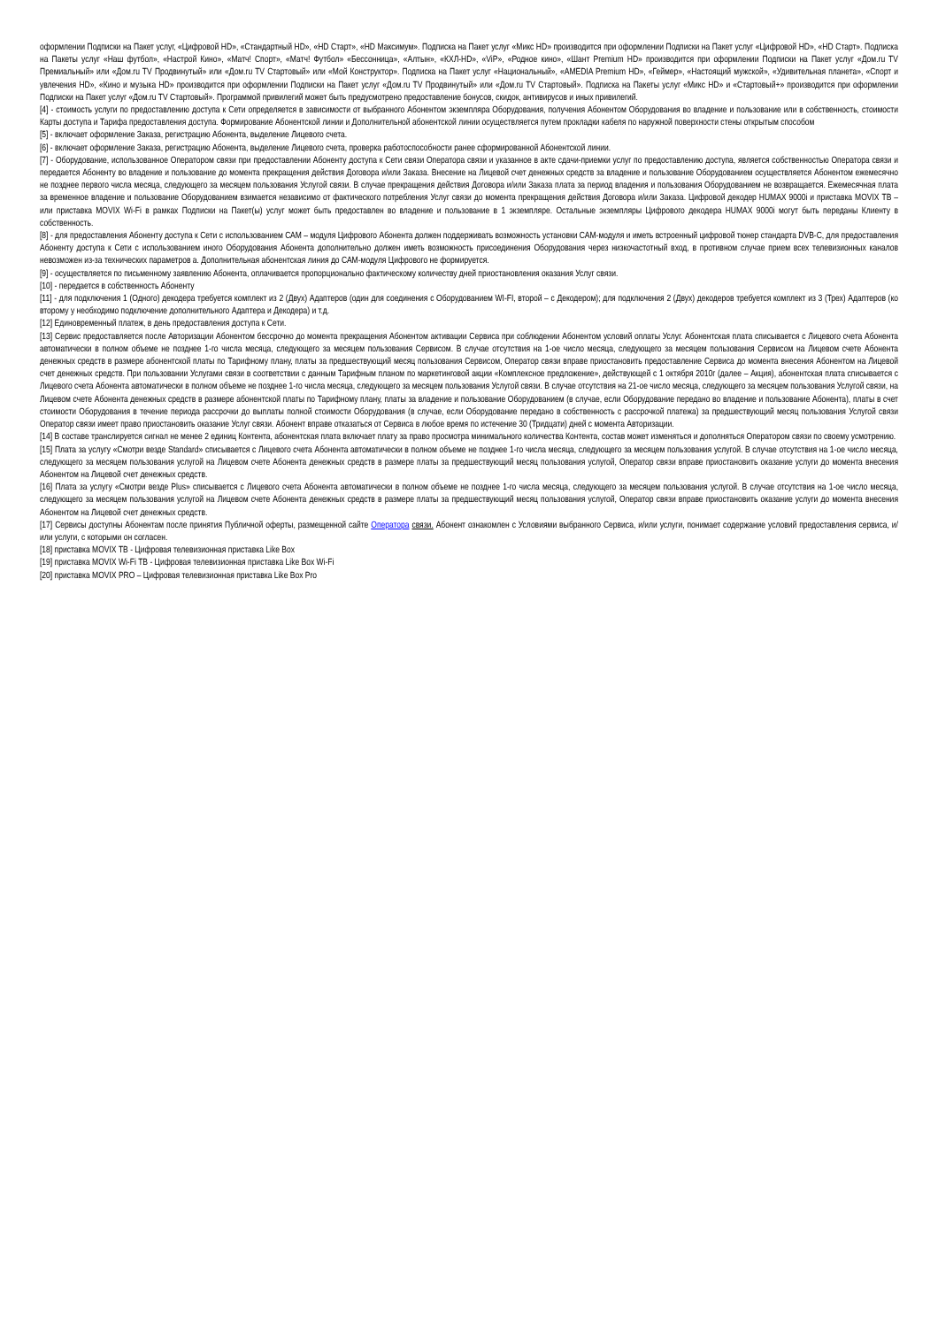оформлении Подписки на Пакет услуг, «Цифровой HD», «Стандартный HD», «HD Старт», «HD Максимум». Подписка на Пакет услуг «Микс HD» производится при оформлении Подписки на Пакет услуг «Цифровой HD», «HD Старт». Подписка на Пакеты услуг «Наш футбол», «Настрой Кино», «Матч! Спорт», «Матч! Футбол» «Бессонница», «Алтын», «КХЛ-HD», «ViP», «Родное кино», «Шант Premium HD» производится при оформлении Подписки на Пакет услуг «Дом.ru TV Премиальный» или «Дом.ru TV Продвинутый» или «Дом.ru TV Стартовый» или «Мой Конструктор». Подписка на Пакет услуг «Национальный», «AMEDIA Premium HD», «Геймер», «Настоящий мужской», «Удивительная планета», «Спорт и увлечения HD», «Кино и музыка HD» производится при оформлении Подписки на Пакет услуг «Дом.ru TV Продвинутый» или «Дом.ru TV Стартовый». Подписка на Пакеты услуг «Микс HD» и «Стартовый+» производится при оформлении Подписки на Пакет услуг «Дом.ru TV Стартовый». Программой привилегий может быть предусмотрено предоставление бонусов, скидок, антивирусов и иных привилегий.
[4] - стоимость услуги по предоставлению доступа к Сети определяется в зависимости от выбранного Абонентом экземпляра Оборудования, получения Абонентом Оборудования во владение и пользование или в собственность, стоимости Карты доступа и Тарифа предоставления доступа. Формирование Абонентской линии и Дополнительной абонентской линии осуществляется путем прокладки кабеля по наружной поверхности стены открытым способом
[5] - включает оформление Заказа, регистрацию Абонента, выделение Лицевого счета.
[6] - включает оформление Заказа, регистрацию Абонента, выделение Лицевого счета, проверка работоспособности ранее сформированной Абонентской линии.
[7] - Оборудование, использованное Оператором связи при предоставлении Абоненту доступа к Сети связи Оператора связи и указанное в акте сдачи-приемки услуг по предоставлению доступа, является собственностью Оператора связи и передается Абоненту во владение и пользование до момента прекращения действия Договора и/или Заказа. Внесение на Лицевой счет денежных средств за владение и пользование Оборудованием осуществляется Абонентом ежемесячно не позднее первого числа месяца, следующего за месяцем пользования Услугой связи. В случае прекращения действия Договора и/или Заказа плата за период владения и пользования Оборудованием не возвращается. Ежемесячная плата за временное владение и пользование Оборудованием взимается независимо от фактического потребления Услуг связи до момента прекращения действия Договора и/или Заказа. Цифровой декодер HUMAX 9000i и приставка MOVIX ТВ – или приставка MOVIX Wi-Fi в рамках Подписки на Пакет(ы) услуг может быть предоставлен во владение и пользование в 1 экземпляре. Остальные экземпляры Цифрового декодера HUMAX 9000i могут быть переданы Клиенту в собственность.
[8] - для предоставления Абоненту доступа к Сети с использованием САМ – модуля Цифрового Абонента должен поддерживать возможность установки САМ-модуля и иметь встроенный цифровой тюнер стандарта DVB-C, для предоставления Абоненту доступа к Сети с использованием иного Оборудования Абонента дополнительно должен иметь возможность присоединения Оборудования через низкочастотный вход, в противном случае прием всех телевизионных каналов невозможен из-за технических параметров а. Дополнительная абонентская линия до САМ-модуля Цифрового не формируется.
[9] - осуществляется по письменному заявлению Абонента, оплачивается пропорционально фактическому количеству дней приостановления оказания Услуг связи.
[10] - передается в собственность Абоненту
[11] - для подключения 1 (Одного) декодера требуется комплект из 2 (Двух) Адаптеров (один для соединения с Оборудованием WI-FI, второй – с Декодером); для подключения 2 (Двух) декодеров требуется комплект из 3 (Трех) Адаптеров (ко второму у необходимо подключение дополнительного Адаптера и Декодера) и т.д.
[12] Единовременный платеж, в день предоставления доступа к Сети.
[13] Сервис предоставляется после Авторизации Абонентом бессрочно до момента прекращения Абонентом активации Сервиса при соблюдении Абонентом условий оплаты Услуг. Абонентская плата списывается с Лицевого счета Абонента автоматически в полном объеме не позднее 1-го числа месяца, следующего за месяцем пользования Сервисом. В случае отсутствия на 1-ое число месяца, следующего за месяцем пользования Сервисом на Лицевом счете Абонента денежных средств в размере абонентской платы по Тарифному плану, платы за предшествующий месяц пользования Сервисом, Оператор связи вправе приостановить предоставление Сервиса до момента внесения Абонентом на Лицевой счет денежных средств. При пользовании Услугами связи в соответствии с данным Тарифным планом по маркетинговой акции «Комплексное предложение», действующей с 1 октября 2010г (далее – Акция), абонентская плата списывается с Лицевого счета Абонента автоматически в полном объеме не позднее 1-го числа месяца, следующего за месяцем пользования Услугой связи. В случае отсутствия на 21-ое число месяца, следующего за месяцем пользования Услугой связи, на Лицевом счете Абонента денежных средств в размере абонентской платы по Тарифному плану, платы за владение и пользование Оборудованием (в случае, если Оборудование передано во владение и пользование Абонента), платы в счет стоимости Оборудования в течение периода рассрочки до выплаты полной стоимости Оборудования (в случае, если Оборудование передано в собственность с рассрочкой платежа) за предшествующий месяц пользования Услугой связи Оператор связи имеет право приостановить оказание Услуг связи. Абонент вправе отказаться от Сервиса в любое время по истечение 30 (Тридцати) дней с момента Авторизации.
[14] В составе транслируется сигнал не менее 2 единиц Контента, абонентская плата включает плату за право просмотра минимального количества Контента, состав может изменяться и дополняться Оператором связи по своему усмотрению.
[15] Плата за услугу «Смотри везде Standard» списывается с Лицевого счета Абонента автоматически в полном объеме не позднее 1-го числа месяца, следующего за месяцем пользования услугой. В случае отсутствия на 1-ое число месяца, следующего за месяцем пользования услугой на Лицевом счете Абонента денежных средств в размере платы за предшествующий месяц пользования услугой, Оператор связи вправе приостановить оказание услуги до момента внесения Абонентом на Лицевой счет денежных средств.
[16] Плата за услугу «Смотри везде Plus» списывается с Лицевого счета Абонента автоматически в полном объеме не позднее 1-го числа месяца, следующего за месяцем пользования услугой. В случае отсутствия на 1-ое число месяца, следующего за месяцем пользования услугой на Лицевом счете Абонента денежных средств в размере платы за предшествующий месяц пользования услугой, Оператор связи вправе приостановить оказание услуги до момента внесения Абонентом на Лицевой счет денежных средств.
[17] Сервисы доступны Абонентам после принятия Публичной оферты, размещенной сайте Оператора связи. Абонент ознакомлен с Условиями выбранного Сервиса, и/или услуги, понимает содержание условий предоставления сервиса, и/или услуги, с которыми он согласен.
[18] приставка MOVIX ТВ - Цифровая телевизионная приставка Like Box
[19] приставка MOVIX Wi-Fi ТВ - Цифровая телевизионная приставка Like Box Wi-Fi
[20] приставка MOVIX PRO – Цифровая телевизионная приставка Like Box Pro